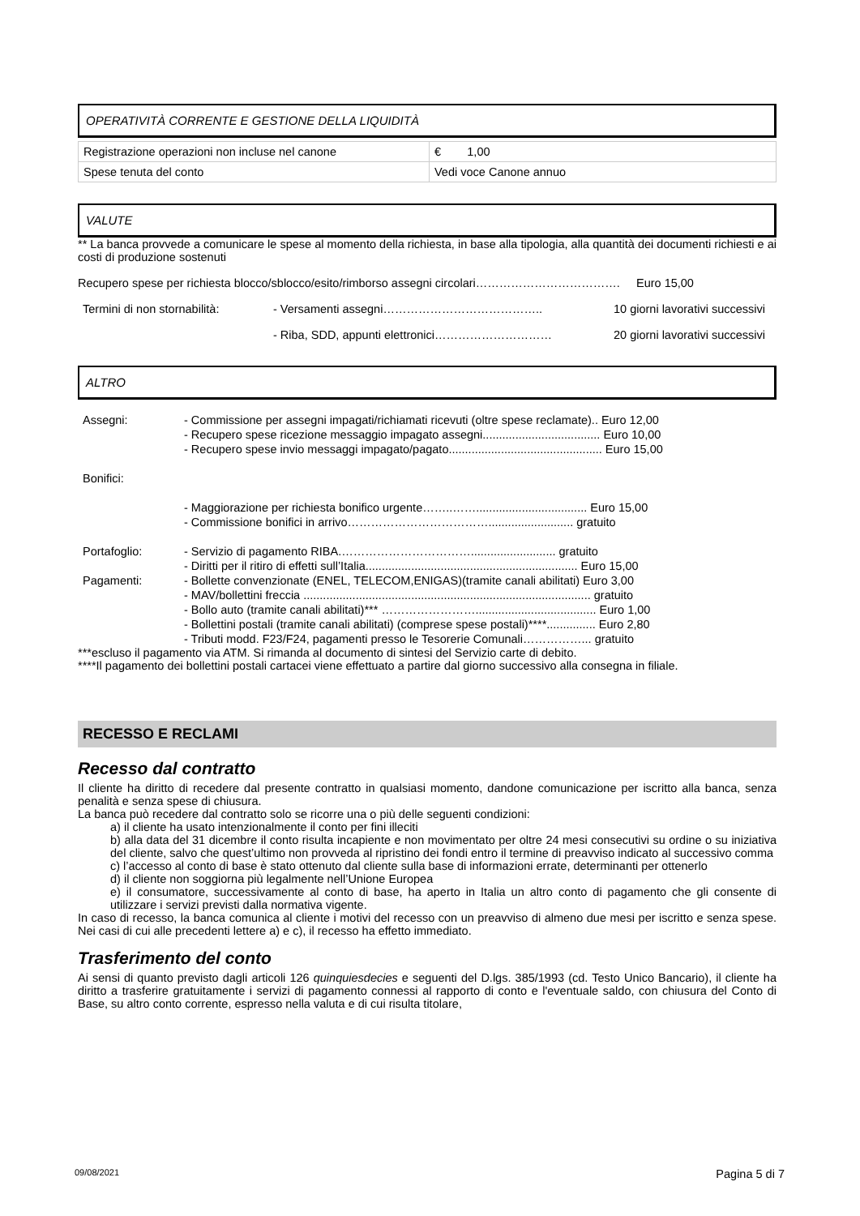OPERATIVITÀ CORRENTE E GESTIONE DELLA LIQUIDITÀ
| Registrazione operazioni non incluse nel canone | € 1,00 |
| Spese tenuta del conto | Vedi voce Canone annuo |
VALUTE
** La banca provvede a comunicare le spese al momento della richiesta, in base alla tipologia, alla quantità dei documenti richiesti e ai costi di produzione sostenuti
Recupero spese per richiesta blocco/sblocco/esito/rimborso assegni circolari………………………………. Euro 15,00
Termini di non stornabilità: - Versamenti assegni………………………………….. 10 giorni lavorativi successivi
- Riba, SDD, appunti elettronici………………………… 20 giorni lavorativi successivi
ALTRO
Assegni: - Commissione per assegni impagati/richiamati ricevuti (oltre spese reclamate).. Euro 12,00
- Recupero spese ricezione messaggio impagato assegni.................................... Euro 10,00
- Recupero spese invio messaggi impagato/pagato............................................... Euro 15,00
Bonifici:
- Maggiorazione per richiesta bonifico urgente……..…….................................. Euro 15,00
- Commissione bonifici in arrivo……………………………….......................... gratuito
Portafoglio: - Servizio di pagamento RIBA.…………………………….......................... gratuito
- Diritti per il ritiro di effetti sull’Italia................................................................. Euro 15,00
Pagamenti: - Bollette convenzionate (ENEL, TELECOM,ENIGAS)(tramite canali abilitati) Euro 3,00
- MAV/bollettini freccia ........................................................................................ gratuito
- Bollo auto (tramite canali abilitati)*** ……………………..................................... Euro 1,00
- Bollettini postali (tramite canali abilitati) (comprese spese postali)****............... Euro 2,80
- Tributi modd. F23/F24, pagamenti presso le Tesorerie Comunali……………... gratuito
***escluso il pagamento via ATM. Si rimanda al documento di sintesi del Servizio carte di debito.
****Il pagamento dei bollettini postali cartacei viene effettuato a partire dal giorno successivo alla consegna in filiale.
RECESSO E RECLAMI
Recesso dal contratto
Il cliente ha diritto di recedere dal presente contratto in qualsiasi momento, dandone comunicazione per iscritto alla banca, senza penalità e senza spese di chiusura.
La banca può recedere dal contratto solo se ricorre una o più delle seguenti condizioni:
a) il cliente ha usato intenzionalmente il conto per fini illeciti
b) alla data del 31 dicembre il conto risulta incapiente e non movimentato per oltre 24 mesi consecutivi su ordine o su iniziativa del cliente, salvo che quest’ultimo non provveda al ripristino dei fondi entro il termine di preavviso indicato al successivo comma
c) l’accesso al conto di base è stato ottenuto dal cliente sulla base di informazioni errate, determinanti per ottenerlo
d) il cliente non soggiorna più legalmente nell’Unione Europea
e) il consumatore, successivamente al conto di base, ha aperto in Italia un altro conto di pagamento che gli consente di utilizzare i servizi previsti dalla normativa vigente.
In caso di recesso, la banca comunica al cliente i motivi del recesso con un preavviso di almeno due mesi per iscritto e senza spese. Nei casi di cui alle precedenti lettere a) e c), il recesso ha effetto immediato.
Trasferimento del conto
Ai sensi di quanto previsto dagli articoli 126 quinquiesdecies e seguenti del D.lgs. 385/1993 (cd. Testo Unico Bancario), il cliente ha diritto a trasferire gratuitamente i servizi di pagamento connessi al rapporto di conto e l'eventuale saldo, con chiusura del Conto di Base, su altro conto corrente, espresso nella valuta e di cui risulta titolare,
09/08/2021 Pagina 5 di 7